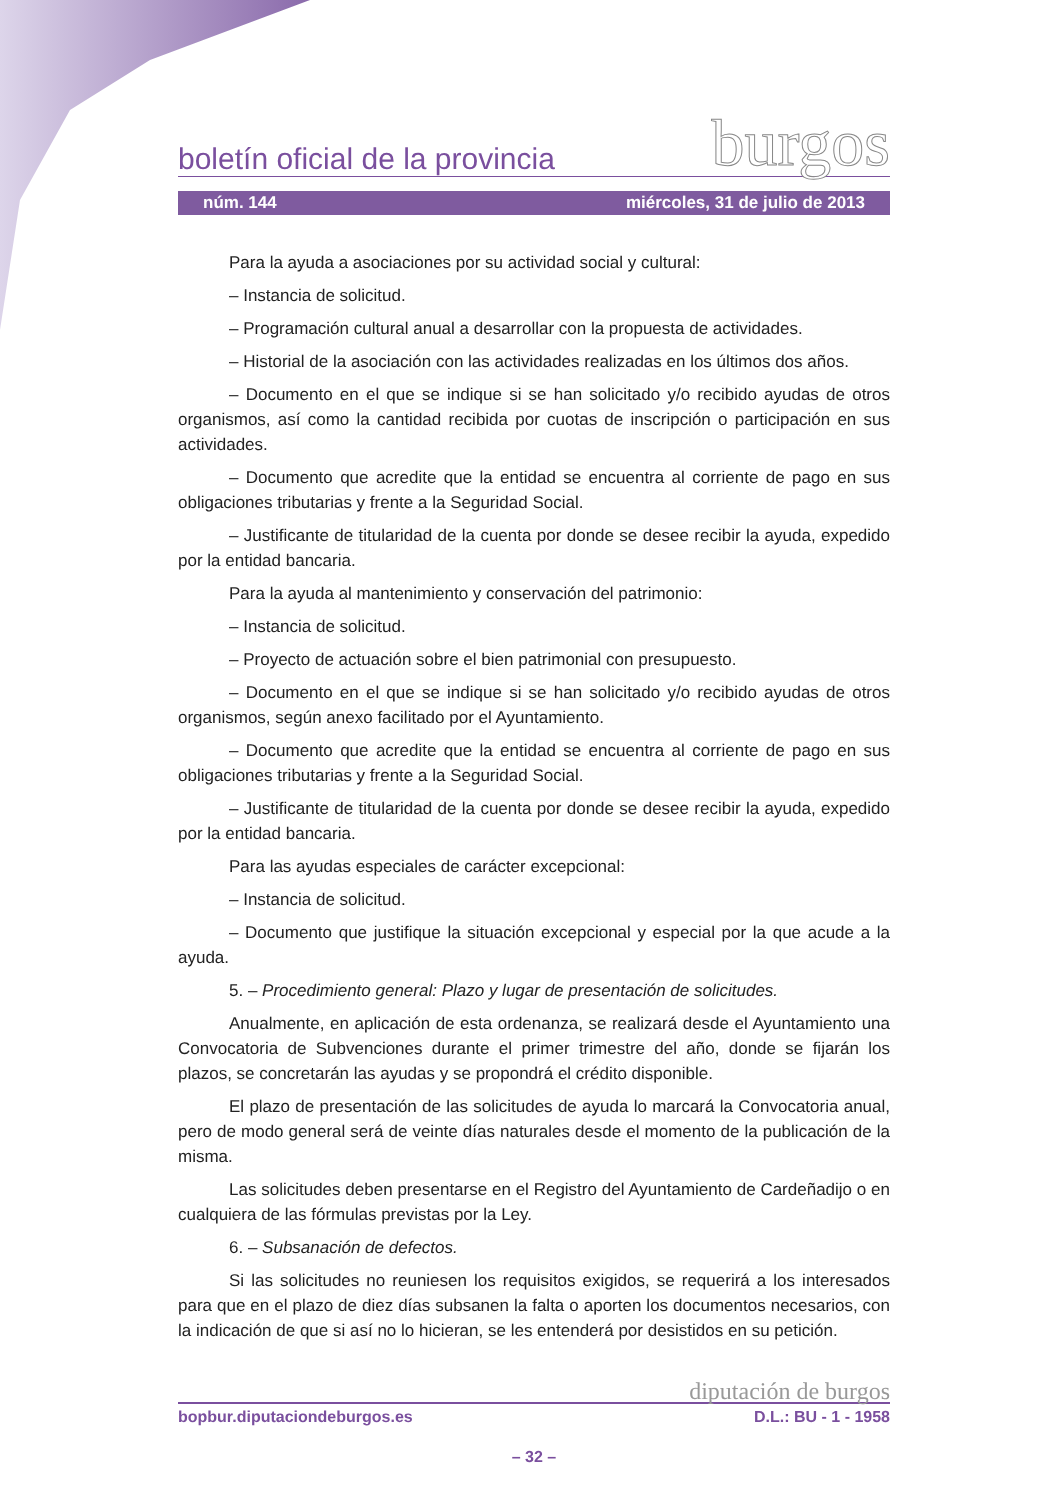boletín oficial de la provincia burgos
núm. 144 miércoles, 31 de julio de 2013
Para la ayuda a asociaciones por su actividad social y cultural:
– Instancia de solicitud.
– Programación cultural anual a desarrollar con la propuesta de actividades.
– Historial de la asociación con las actividades realizadas en los últimos dos años.
– Documento en el que se indique si se han solicitado y/o recibido ayudas de otros organismos, así como la cantidad recibida por cuotas de inscripción o participación en sus actividades.
– Documento que acredite que la entidad se encuentra al corriente de pago en sus obligaciones tributarias y frente a la Seguridad Social.
– Justificante de titularidad de la cuenta por donde se desee recibir la ayuda, expedido por la entidad bancaria.
Para la ayuda al mantenimiento y conservación del patrimonio:
– Instancia de solicitud.
– Proyecto de actuación sobre el bien patrimonial con presupuesto.
– Documento en el que se indique si se han solicitado y/o recibido ayudas de otros organismos, según anexo facilitado por el Ayuntamiento.
– Documento que acredite que la entidad se encuentra al corriente de pago en sus obligaciones tributarias y frente a la Seguridad Social.
– Justificante de titularidad de la cuenta por donde se desee recibir la ayuda, expedido por la entidad bancaria.
Para las ayudas especiales de carácter excepcional:
– Instancia de solicitud.
– Documento que justifique la situación excepcional y especial por la que acude a la ayuda.
5. – Procedimiento general: Plazo y lugar de presentación de solicitudes.
Anualmente, en aplicación de esta ordenanza, se realizará desde el Ayuntamiento una Convocatoria de Subvenciones durante el primer trimestre del año, donde se fijarán los plazos, se concretarán las ayudas y se propondrá el crédito disponible.
El plazo de presentación de las solicitudes de ayuda lo marcará la Convocatoria anual, pero de modo general será de veinte días naturales desde el momento de la publicación de la misma.
Las solicitudes deben presentarse en el Registro del Ayuntamiento de Cardeñadijo o en cualquiera de las fórmulas previstas por la Ley.
6. – Subsanación de defectos.
Si las solicitudes no reuniesen los requisitos exigidos, se requerirá a los interesados para que en el plazo de diez días subsanen la falta o aporten los documentos necesarios, con la indicación de que si así no lo hicieran, se les entenderá por desistidos en su petición.
diputación de burgos
bopbur.diputaciondeburgos.es D.L.: BU - 1 - 1958
– 32 –